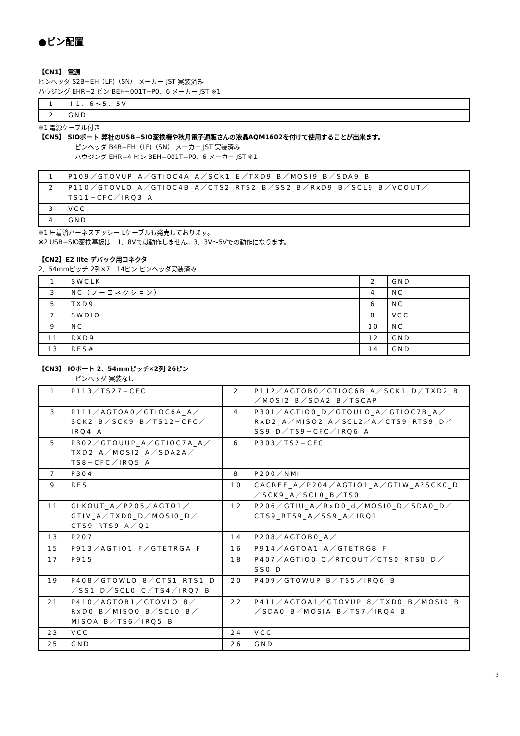●ピン配置
【CN1】 電源
ピンヘッダ S2B−EH（LF)（SN） メーカー JST 実装済み
ハウジング EHR−2 ピン BEH−001T−P0．6 メーカー JST ※1
| 1 | ＋1．6〜5．5V |
| 2 | GND |
※1 電源ケーブル付き
【CN5】 SIOポート 弊社のUSB−SIO変換機や秋月電子通販さんの液晶AQM1602を付けて使用することが出来ます。
ピンヘッダ B4B−EH（LF)（SN） メーカー JST 実装済み
ハウジング EHR−4 ピン BEH−001T−P0．6 メーカー JST ※1
| 1 | P109／GTOVUP_A／GTIOC4A_A／SCK1_E／TXD9_B／MOSI9_B／SDA9_B |
| 2 | P110／GTOVLO_A／GTIOC4B_A／CTS2_RTS2_B／SS2_B／RxD9_B／SCL9_B／VCOUT／TS11−CFC／IRQ3_A |
| 3 | VCC |
| 4 | GND |
※1 圧着済ハーネスアッシー Lケーブルも発売しております。
※2 USB−SIO変換基板は＋1．8Vでは動作しません。3．3V〜5Vでの動作になります。
【CN2】E2 lite デバック用コネクタ
2．54mmピッチ 2列×7＝14ピン ピンヘッダ実装済み
| 1 | SWCLK | 2 | GND |
| 3 | NC（ノーコネクション） | 4 | NC |
| 5 | TXD9 | 6 | NC |
| 7 | SWDIO | 8 | VCC |
| 9 | NC | 10 | NC |
| 11 | RXD9 | 12 | GND |
| 13 | RES# | 14 | GND |
【CN3】 IOポート 2．54mmピッチ×2列 26ピン
ピンヘッダ 実装なし
| 1 | P113／TS27−CFC | 2 | P112／AGTOB0／GTIOC6B_A／SCK1_D／TXD2_B／MOSI2_B／SDA2_B／TSCAP |
| 3 | P111／AGTOA0／GTIOC6A_A／SCK2_B／SCK9_B／TS12−CFC／IRQ4_A | 4 | P301／AGTIO0_D／GTOULO_A／GTIOC7B_A／RxD2_A／MISO2_A／SCL2／A／CTS9_RTS9_D／SS9_D／TS9−CFC／IRQ6_A |
| 5 | P302／GTOUUP_A／GTIOC7A_A／TXD2_A／MOSI2_A／SDA2A／TS8−CFC／IRQ5_A | 6 | P303／TS2−CFC |
| 7 | P304 | 8 | P200／NMI |
| 9 | RES | 10 | CACREF_A／P204／AGTIO1_A／GTIW_A?SCK0_D／SCK9_A／SCL0_B／TS0 |
| 11 | CLKOUT_A／P205／AGTO1／GTIV_A／TXD0_D／MOSI0_D／CTS9_RTS9_A／Q1 | 12 | P206／GTIU_A／RxD0_d／MOSI0_D／SDA0_D／CTS9_RTS9_A／SS9_A／IRQ1 |
| 13 | P207 | 14 | P208／AGTOB0_A／ |
| 15 | P913／AGTIO1_F／GTETRGA_F | 16 | P914／AGTOA1_A／GTETRG8_F |
| 17 | P915 | 18 | P407／AGTIO0_C／RTCOUT／CTS0_RTS0_D／SS0_D |
| 19 | P408／GTOWLO_8／CTS1_RTS1_D／SS1_D／SCL0_C／TS4／IRQ7_B | 20 | P409／GTOWUP_B／TS5／IRQ6_B |
| 21 | P410／AGTOB1／GTOVLO_8／RxD0_B／MISO0_B／SCL0_B／MISOA_B／TS6／IRQ5_B | 22 | P411／AGTOA1／GTOVUP_8／TXD0_B／MOSI0_B／SDA0_B／MOSIA_B／TS7／IRQ4_B |
| 23 | VCC | 24 | VCC |
| 25 | GND | 26 | GND |
3